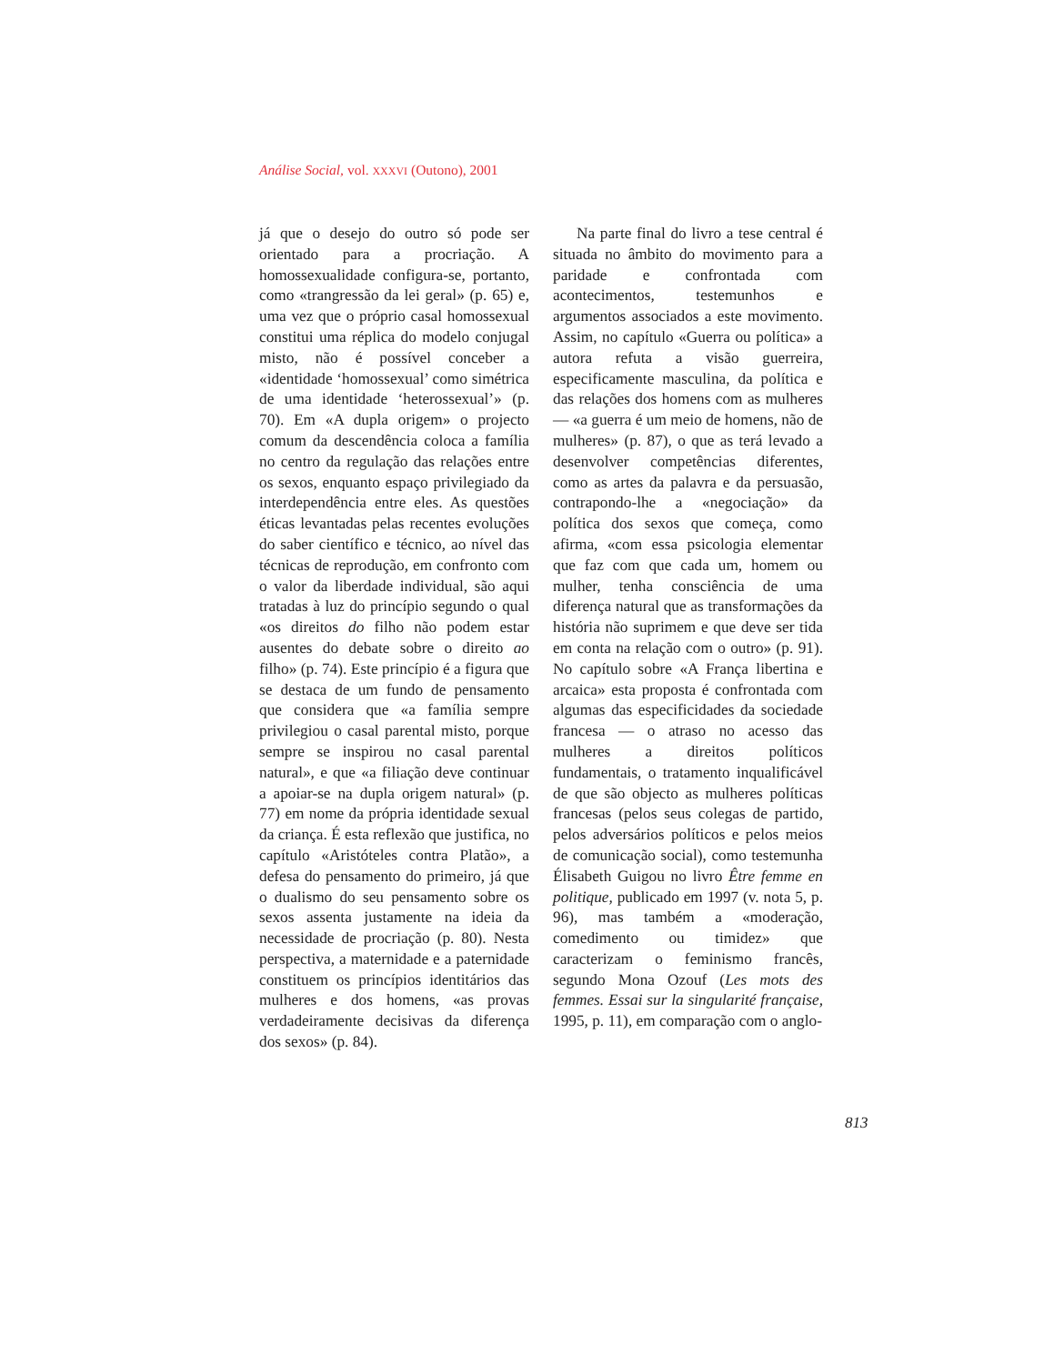Análise Social, vol. XXXVI (Outono), 2001
já que o desejo do outro só pode ser orientado para a procriação. A homossexualidade configura-se, portanto, como «trangressão da lei geral» (p. 65) e, uma vez que o próprio casal homossexual constitui uma réplica do modelo conjugal misto, não é possível conceber a «identidade ‘homossexual’ como simétrica de uma identidade ‘heterossexual’» (p. 70). Em «A dupla origem» o projecto comum da descendência coloca a família no centro da regulação das relações entre os sexos, enquanto espaço privilegiado da interdependência entre eles. As questões éticas levantadas pelas recentes evoluções do saber científico e técnico, ao nível das técnicas de reprodução, em confronto com o valor da liberdade individual, são aqui tratadas à luz do princípio segundo o qual «os direitos do filho não podem estar ausentes do debate sobre o direito ao filho» (p. 74). Este princípio é a figura que se destaca de um fundo de pensamento que considera que «a família sempre privilegiou o casal parental misto, porque sempre se inspirou no casal parental natural», e que «a filiação deve continuar a apoiar-se na dupla origem natural» (p. 77) em nome da própria identidade sexual da criança. É esta reflexão que justifica, no capítulo «Aristóteles contra Platão», a defesa do pensamento do primeiro, já que o dualismo do seu pensamento sobre os sexos assenta justamente na ideia da necessidade de procriação (p. 80). Nesta perspectiva, a maternidade e a paternidade constituem os princípios identitários das mulheres e dos homens, «as provas verdadeiramente decisivas da diferença dos sexos» (p. 84).
Na parte final do livro a tese central é situada no âmbito do movimento para a paridade e confrontada com acontecimentos, testemunhos e argumentos associados a este movimento. Assim, no capítulo «Guerra ou política» a autora refuta a visão guerreira, especificamente masculina, da política e das relações dos homens com as mulheres — «a guerra é um meio de homens, não de mulheres» (p. 87), o que as terá levado a desenvolver competências diferentes, como as artes da palavra e da persuasão, contrapondo-lhe a «negociação» da política dos sexos que começa, como afirma, «com essa psicologia elementar que faz com que cada um, homem ou mulher, tenha consciência de uma diferença natural que as transformações da história não suprimem e que deve ser tida em conta na relação com o outro» (p. 91). No capítulo sobre «A França libertina e arcaica» esta proposta é confrontada com algumas das especificidades da sociedade francesa — o atraso no acesso das mulheres a direitos políticos fundamentais, o tratamento inqualificável de que são objecto as mulheres políticas francesas (pelos seus colegas de partido, pelos adversários políticos e pelos meios de comunicação social), como testemunha Élisabeth Guigou no livro Être femme en politique, publicado em 1997 (v. nota 5, p. 96), mas também a «moderação, comedimento ou timidez» que caracterizam o feminismo francês, segundo Mona Ozouf (Les mots des femmes. Essai sur la singularité française, 1995, p. 11), em comparação com o anglo-
813